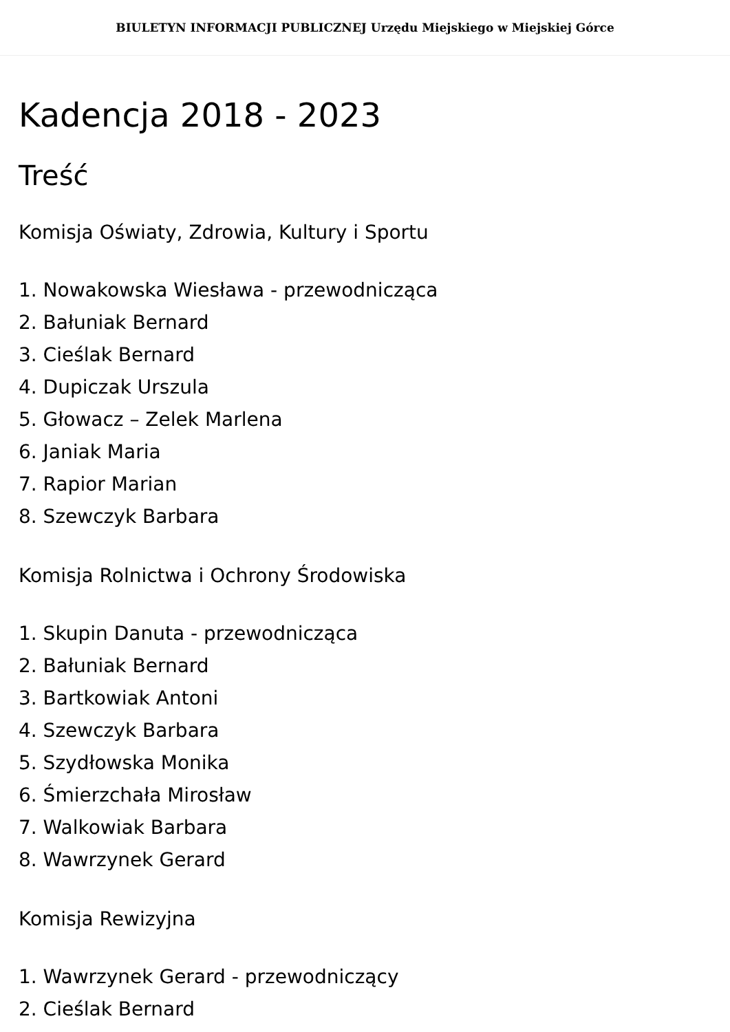BIULETYN INFORMACJI PUBLICZNEJ Urzędu Miejskiego w Miejskiej Górce
Kadencja 2018 - 2023
Treść
Komisja Oświaty, Zdrowia, Kultury i Sportu
1. Nowakowska Wiesława - przewodnicząca
2. Bałuniak Bernard
3. Cieślak Bernard
4. Dupiczak Urszula
5. Głowacz – Zelek Marlena
6. Janiak Maria
7. Rapior Marian
8. Szewczyk Barbara
Komisja Rolnictwa i Ochrony Środowiska
1. Skupin Danuta - przewodnicząca
2. Bałuniak Bernard
3. Bartkowiak Antoni
4. Szewczyk Barbara
5. Szydłowska Monika
6. Śmierzchała Mirosław
7. Walkowiak Barbara
8. Wawrzynek Gerard
Komisja Rewizyjna
1. Wawrzynek Gerard - przewodniczący
2. Cieślak Bernard